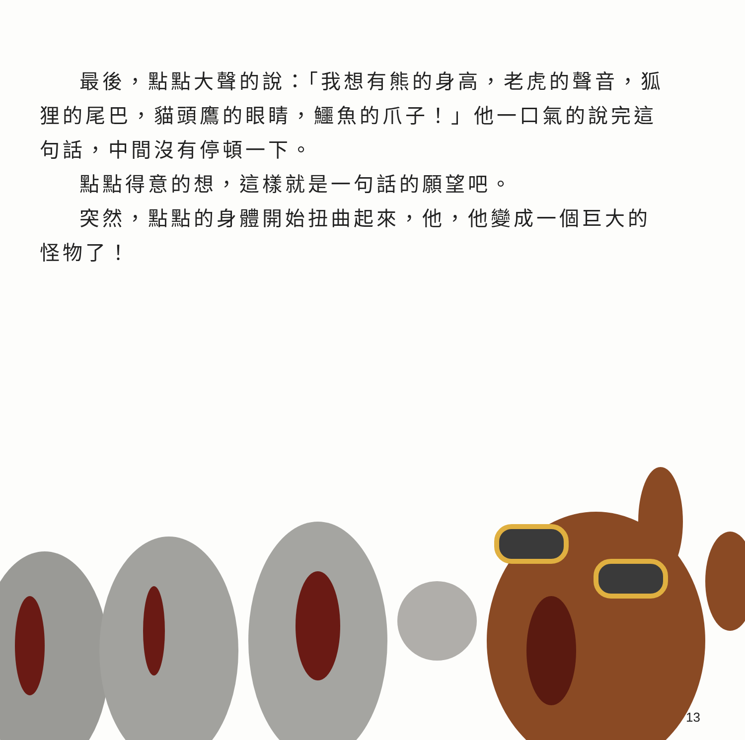最後，點點大聲的說：「我想有熊的身高，老虎的聲音，狐狸的尾巴，貓頭鷹的眼睛，鱷魚的爪子！」他一口氣的說完這句話，中間沒有停頓一下。
點點得意的想，這樣就是一句話的願望吧。
突然，點點的身體開始扭曲起來，他，他變成一個巨大的怪物了！
13